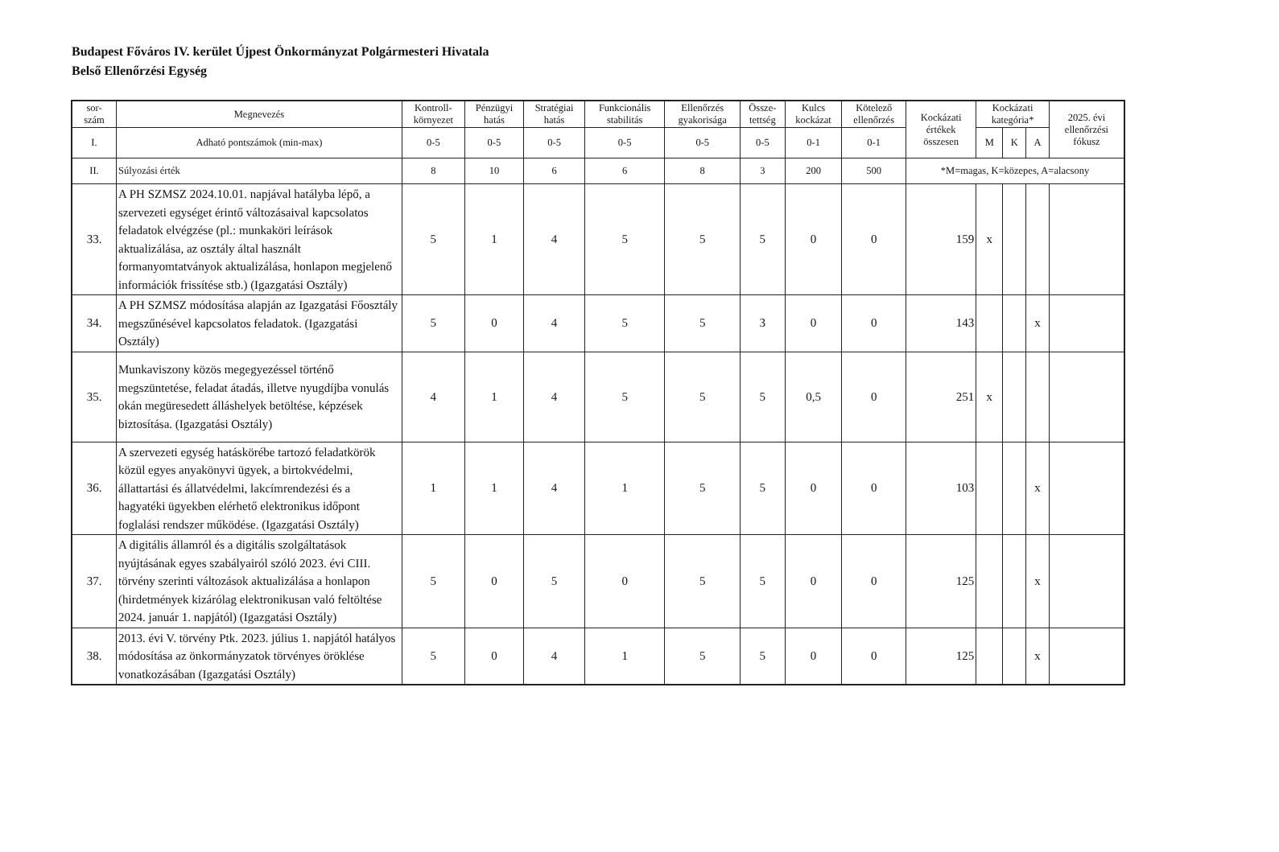Budapest Főváros IV. kerület Újpest Önkormányzat Polgármesteri Hivatala
Belső Ellenőrzési Egység
| sor- szám | Megnevezés | Kontroll- környezet | Pénzügyi hatás | Stratégiai hatás | Funkcionális stabilitás | Ellenőrzés gyakorisága | Össze- tettség | Kulcs kockázat | Kötelező ellenőrzés | Kockázati értékek összesen | Kockázati kategória* | | | 2025. évi ellenőrzési fókusz |
| --- | --- | --- | --- | --- | --- | --- | --- | --- | --- | --- | --- | --- | --- | --- |
| I. | Adható pontszámok (min-max) | 0-5 | 0-5 | 0-5 | 0-5 | 0-5 | 0-5 | 0-1 | 0-1 | | M | K | A | |
| II. | Súlyozási érték | 8 | 10 | 6 | 6 | 8 | 3 | 200 | 500 | *M=magas, K=közepes, A=alacsony | | | | |
| 33. | A PH SZMSZ 2024.10.01. napjával hatályba lépő, a szervezeti egységet érintő változásaival kapcsolatos feladatok elvégzése (pl.: munkaköri leírások aktualizálása, az osztály által használt formanyomtatványok aktualizálása, honlapon megjelenő információk frissítése stb.) (Igazgatási Osztály) | 5 | 1 | 4 | 5 | 5 | 5 | 0 | 0 | 159 | x | | | |
| 34. | A PH SZMSZ módosítása alapján az Igazgatási Főosztály megszűnésével kapcsolatos feladatok. (Igazgatási Osztály) | 5 | 0 | 4 | 5 | 5 | 3 | 0 | 0 | 143 | | | x | |
| 35. | Munkaviszony közös megegyezéssel történő megszüntetése, feladat átadás, illetve nyugdíjba vonulás okán megüresedett álláshelyek betöltése, képzések biztosítása. (Igazgatási Osztály) | 4 | 1 | 4 | 5 | 5 | 5 | 0,5 | 0 | 251 | x | | | |
| 36. | A szervezeti egység hatáskörébe tartozó feladatkörök közül egyes anyakönyvi ügyek, a birtokvédelmi, állattartási és állatvédelmi, lakcímrendezési és a hagyatéki ügyekben elérhető elektronikus időpont foglalási rendszer működése. (Igazgatási Osztály) | 1 | 1 | 4 | 1 | 5 | 5 | 0 | 0 | 103 | | | x | |
| 37. | A digitális államról és a digitális szolgáltatások nyújtásának egyes szabályairól szóló 2023. évi CIII. törvény szerinti változások aktualizálása a honlapon (hirdetmények kizárólag elektronikusan való feltöltése 2024. január 1. napjától) (Igazgatási Osztály) | 5 | 0 | 5 | 0 | 5 | 5 | 0 | 0 | 125 | | | x | |
| 38. | 2013. évi V. törvény Ptk. 2023. július 1. napjától hatályos módosítása az önkormányzatok törvényes öröklése vonatkozásában (Igazgatási Osztály) | 5 | 0 | 4 | 1 | 5 | 5 | 0 | 0 | 125 | | | x | |